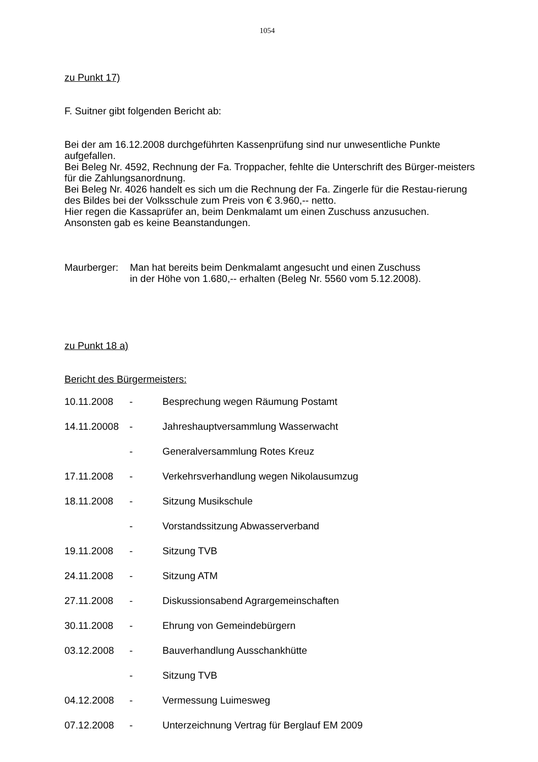1054
zu Punkt 17)
F. Suitner gibt folgenden Bericht ab:
Bei der am 16.12.2008 durchgeführten Kassenprüfung sind nur unwesentliche Punkte aufgefallen.
Bei Beleg Nr. 4592, Rechnung der Fa. Troppacher, fehlte die Unterschrift des Bürger-meisters für die Zahlungsanordnung.
Bei Beleg Nr. 4026 handelt es sich um die Rechnung der Fa. Zingerle für die Restau-rierung des Bildes bei der Volksschule zum Preis von € 3.960,-- netto.
Hier regen die Kassaprüfer an, beim Denkmalamt um einen Zuschuss anzusuchen.
Ansonsten gab es keine Beanstandungen.
Maurberger: Man hat bereits beim Denkmalamt angesucht und einen Zuschuss
in der Höhe von 1.680,-- erhalten (Beleg Nr. 5560 vom 5.12.2008).
zu Punkt 18 a)
Bericht des Bürgermeisters:
10.11.2008 - Besprechung wegen Räumung Postamt
14.11.20008 - Jahreshauptversammlung Wasserwacht
- Generalversammlung Rotes Kreuz
17.11.2008 - Verkehrsverhandlung wegen Nikolausumzug
18.11.2008 - Sitzung Musikschule
- Vorstandssitzung Abwasserverband
19.11.2008 - Sitzung TVB
24.11.2008 - Sitzung ATM
27.11.2008 - Diskussionsabend Agrargemeinschaften
30.11.2008 - Ehrung von Gemeindebürgern
03.12.2008 - Bauverhandlung Ausschankhütte
- Sitzung TVB
04.12.2008 - Vermessung Luimesweg
07.12.2008 - Unterzeichnung Vertrag für Berglauf EM 2009